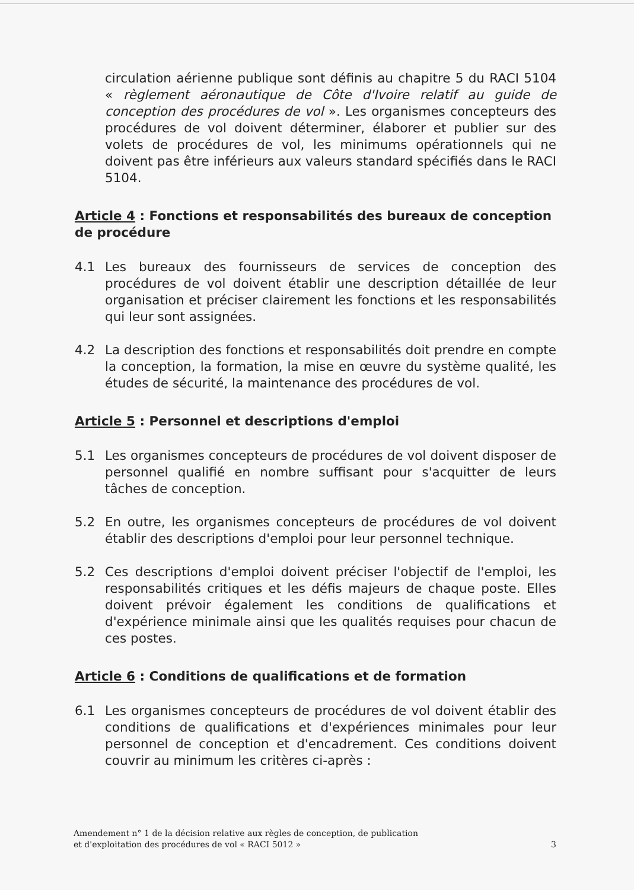circulation aérienne publique sont définis au chapitre 5 du RACI 5104 « règlement aéronautique de Côte d'Ivoire relatif au guide de conception des procédures de vol ». Les organismes concepteurs des procédures de vol doivent déterminer, élaborer et publier sur des volets de procédures de vol, les minimums opérationnels qui ne doivent pas être inférieurs aux valeurs standard spécifiés dans le RACI 5104.
Article 4 : Fonctions et responsabilités des bureaux de conception de procédure
4.1 Les bureaux des fournisseurs de services de conception des procédures de vol doivent établir une description détaillée de leur organisation et préciser clairement les fonctions et les responsabilités qui leur sont assignées.
4.2 La description des fonctions et responsabilités doit prendre en compte la conception, la formation, la mise en œuvre du système qualité, les études de sécurité, la maintenance des procédures de vol.
Article 5 : Personnel et descriptions d'emploi
5.1 Les organismes concepteurs de procédures de vol doivent disposer de personnel qualifié en nombre suffisant pour s'acquitter de leurs tâches de conception.
5.2 En outre, les organismes concepteurs de procédures de vol doivent établir des descriptions d'emploi pour leur personnel technique.
5.2 Ces descriptions d'emploi doivent préciser l'objectif de l'emploi, les responsabilités critiques et les défis majeurs de chaque poste. Elles doivent prévoir également les conditions de qualifications et d'expérience minimale ainsi que les qualités requises pour chacun de ces postes.
Article 6 : Conditions de qualifications et de formation
6.1 Les organismes concepteurs de procédures de vol doivent établir des conditions de qualifications et d'expériences minimales pour leur personnel de conception et d'encadrement. Ces conditions doivent couvrir au minimum les critères ci-après :
Amendement n° 1 de la décision relative aux règles de conception, de publication
et d'exploitation des procédures de vol « RACI 5012 »
3